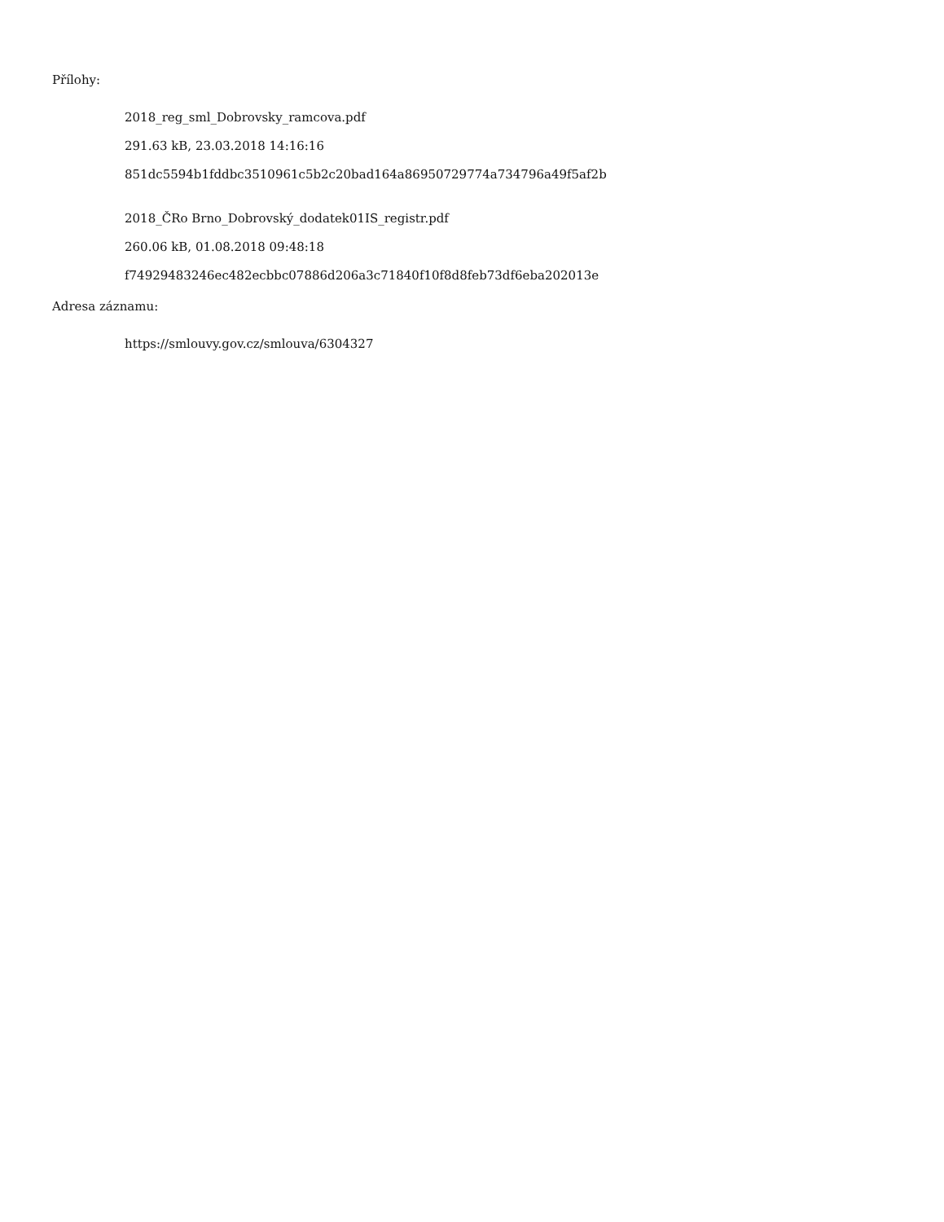Přílohy:
2018_reg_sml_Dobrovsky_ramcova.pdf
291.63 kB, 23.03.2018 14:16:16
851dc5594b1fddbc3510961c5b2c20bad164a86950729774a734796a49f5af2b
2018_ČRo Brno_Dobrovský_dodatek01IS_registr.pdf
260.06 kB, 01.08.2018 09:48:18
f74929483246ec482ecbbc07886d206a3c71840f10f8d8feb73df6eba202013e
Adresa záznamu:
https://smlouvy.gov.cz/smlouva/6304327